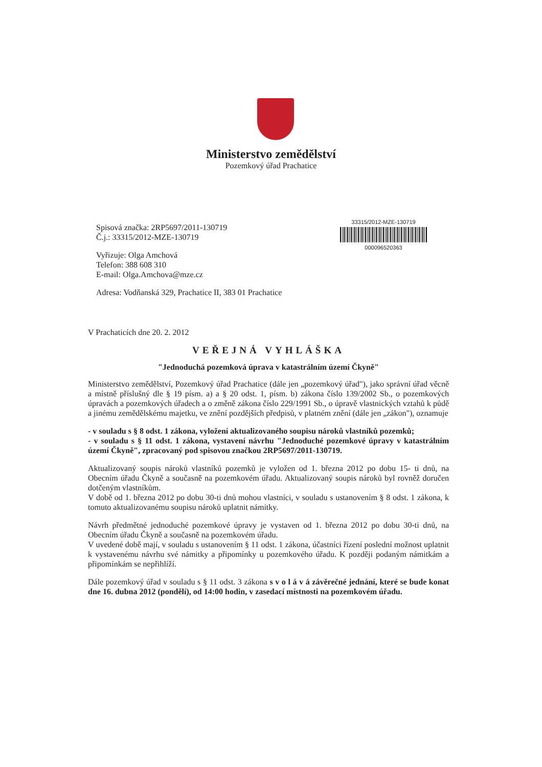Ministerstvo zemědělství
Pozemkový úřad Prachatice
Spisová značka: 2RP5697/2011-130719
Č.j.: 33315/2012-MZE-130719
Vyřizuje: Olga Amchová
Telefon: 388 608 310
E-mail: Olga.Amchova@mze.cz
Adresa: Vodňanská 329, Prachatice II, 383 01 Prachatice
33315/2012-MZE-130719
000096520363
V Prachaticích dne 20. 2. 2012
VEŘEJNÁ VYHLÁŠKA
"Jednoduchá pozemková úprava v katastrálním území Čkyně"
Ministerstvo zemědělství, Pozemkový úřad Prachatice (dále jen „pozemkový úřad"), jako správní úřad věcně a místně příslušný dle § 19 písm. a) a § 20 odst. 1, písm. b) zákona číslo 139/2002 Sb., o pozemkových úpravách a pozemkových úřadech a o změně zákona číslo 229/1991 Sb., o úpravě vlastnických vztahů k půdě a jinému zemědělskému majetku, ve znění pozdějších předpisů, v platném znění (dále jen „zákon"), oznamuje
- v souladu s § 8 odst. 1 zákona, vyložení aktualizovaného soupisu nároků vlastníků pozemků;
- v souladu s § 11 odst. 1 zákona, vystavení návrhu "Jednoduché pozemkové úpravy v katastrálním území Čkyně", zpracovaný pod spisovou značkou 2RP5697/2011-130719.
Aktualizovaný soupis nároků vlastníků pozemků je vyložen od 1. března 2012 po dobu 15- ti dnů, na Obecním úřadu Čkyně a současně na pozemkovém úřadu. Aktualizovaný soupis nároků byl rovněž doručen dotčeným vlastníkům.
V době od 1. března 2012 po dobu 30-ti dnů mohou vlastníci, v souladu s ustanovením § 8 odst. 1 zákona, k tomuto aktualizovanému soupisu nároků uplatnit námitky.
Návrh předmětné jednoduché pozemkové úpravy je vystaven od 1. března 2012 po dobu 30-ti dnů, na Obecním úřadu Čkyně a současně na pozemkovém úřadu.
V uvedené době mají, v souladu s ustanovením § 11 odst. 1 zákona, účastníci řízení poslední možnost uplatnit k vystavenému návrhu své námitky a připomínky u pozemkového úřadu. K později podaným námitkám a připomínkám se nepřihlíží.
Dále pozemkový úřad v souladu s § 11 odst. 3 zákona s v o l á v á závěrečné jednání, které se bude konat dne 16. dubna 2012 (pondělí), od 14:00 hodin, v zasedací místnosti na pozemkovém úřadu.